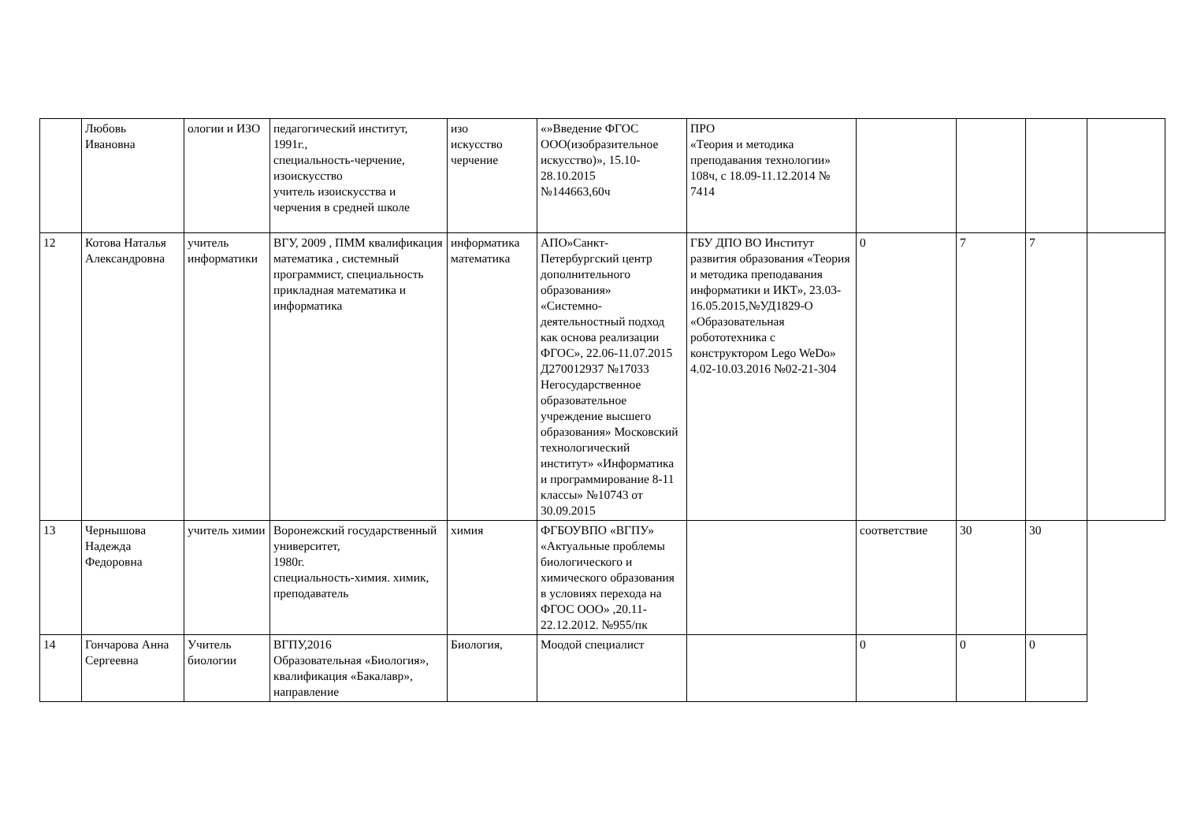| | Любовь Ивановна | ологии и ИЗО | педагогический институт, 1991г., специальность-черчение, изоискусство учитель изоискусства и черчения в средней школе | изо искусство черчение | «»Введение ФГОС ООО(изобразительное искусство)», 15.10-28.10.2015 №144663,60ч | ПРО «Теория и методика преподавания технологии» 108ч, с 18.09-11.12.2014 № 7414 | | | | |
| 12 | Котова Наталья Александровна | учитель информатики | ВГУ, 2009 , ПММ квалификация математика , системный программист, специальность прикладная математика и информатика | информатика математика | АПО»Санкт-Петербургский центр дополнительного образования» «Системно-деятельностный подход как основа реализации ФГОС», 22.06-11.07.2015 Д270012937 №17033 Негосударственное образовательное учреждение высшего образования» Московский технологический институт» «Информатика и программирование 8-11 классы» №10743 от 30.09.2015 | ГБУ ДПО ВО Институт развития образования «Теория и методика преподавания информатики и ИКТ», 23.03-16.05.2015,№УД1829-О «Образовательная робототехника с конструктором Lego WeDo» 4.02-10.03.2016 №02-21-304 | 0 | 7 | 7 | |
| 13 | Чернышова Надежда Федоровна | учитель химии | Воронежский государственный университет, 1980г. специальность-химия. химик, преподаватель | химия | ФГБОУВПО «ВГПУ» «Актуальные проблемы биологического и химического образования в условиях перехода на ФГОС ООО» ,20.11-22.12.2012. №955/пк | | соответствие | 30 | 30 | |
| 14 | Гончарова Анна Сергеевна | Учитель биологии | ВГПУ,2016 Образовательная «Биология», квалификация «Бакалавр», направление | Биология, | Моодой специалист | | 0 | 0 | 0 | |